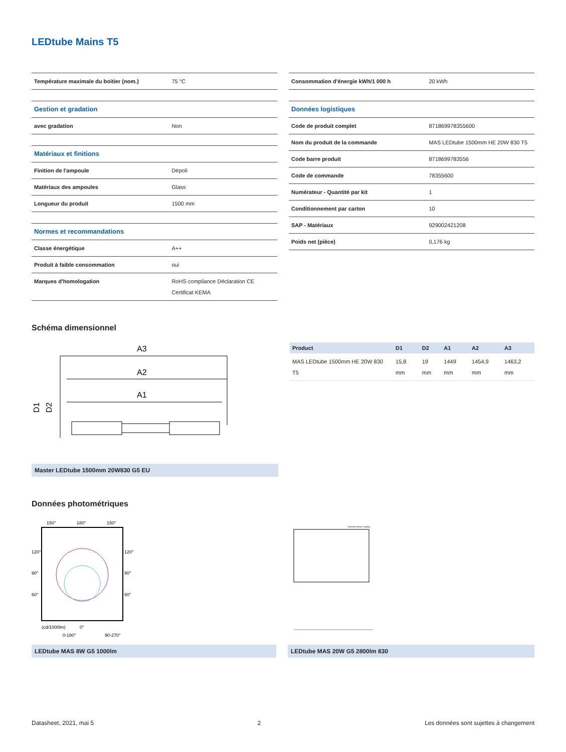LEDtube Mains T5
| Température maximale du boitier (nom.) | 75 °C |
| Gestion et gradation | |
| avec gradation | Non |
| Matériaux et finitions | |
| Finition de l'ampoule | Dépoli |
| Matériaux des ampoules | Glass |
| Longueur du produit | 1500 mm |
| Normes et recommandations | |
| Classe énergétique | A++ |
| Produit à faible consommation | oui |
| Marques d'homologation | RoHS compliance Déclaration CE Certificat KEMA |
| Consommation d'énergie kWh/1 000 h | 20 kWh |
| Données logistiques | |
| Code de produit complet | 871869978355600 |
| Nom du produit de la commande | MAS LEDtube 1500mm HE 20W 830 T5 |
| Code barre produit | 8718699783556 |
| Code de commande | 78355600 |
| Numérateur - Quantité par kit | 1 |
| Conditionnement par carton | 10 |
| SAP - Matériaux | 929002421208 |
| Poids net (pièce) | 0,176 kg |
Schéma dimensionnel
A3
A2
A1
D1
D2
Master LEDtube 1500mm 20W830 G5 EU
| Product | D1 | D2 | A1 | A2 | A3 |
| --- | --- | --- | --- | --- | --- |
| MAS LEDtube 1500mm HE 20W 830 T5 | 15,8 mm | 19 mm | 1449 mm | 1454,9 mm | 1463,2 mm |
Données photométriques
150°
180°
150°
120°
90°
60°
120°
90°
60°
(cd/1000lm)
0°
0-180°
90-270°
LEDtube MAS 8W G5 1000lm
General Uniform Lighting
LEDtube MAS 20W G5 2800lm 830
Datasheet, 2021, mai 5 2 Les données sont sujettes à changement